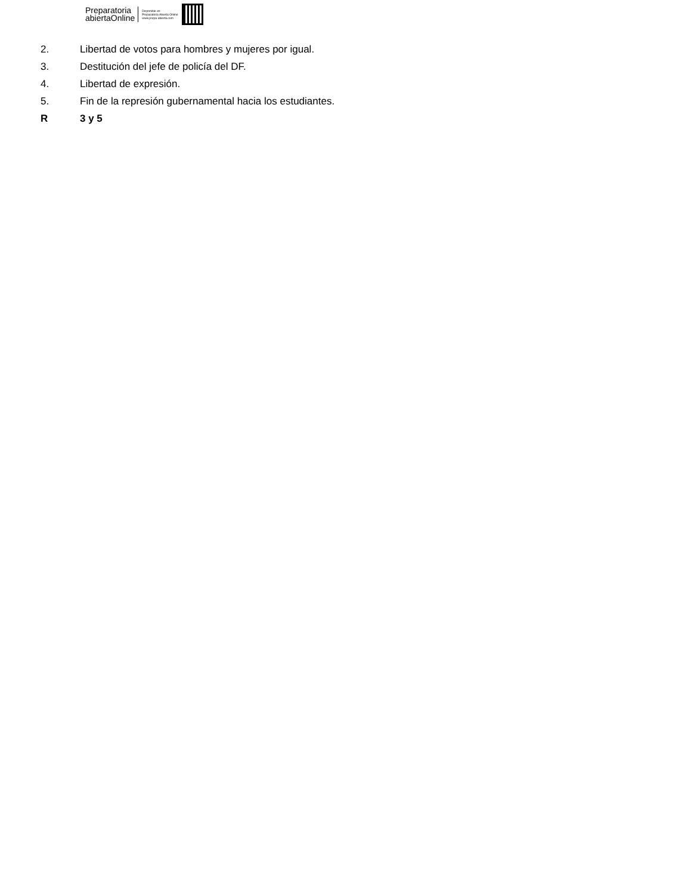Preparatoria
abiertaOnline
Disponible en
Preparatoria Abierta Online
www.prepa-abierta.com
2. Libertad de votos para hombres y mujeres por igual.
3. Destitución del jefe de policía del DF.
4. Libertad de expresión.
5. Fin de la represión gubernamental hacia los estudiantes.
R 3 y 5